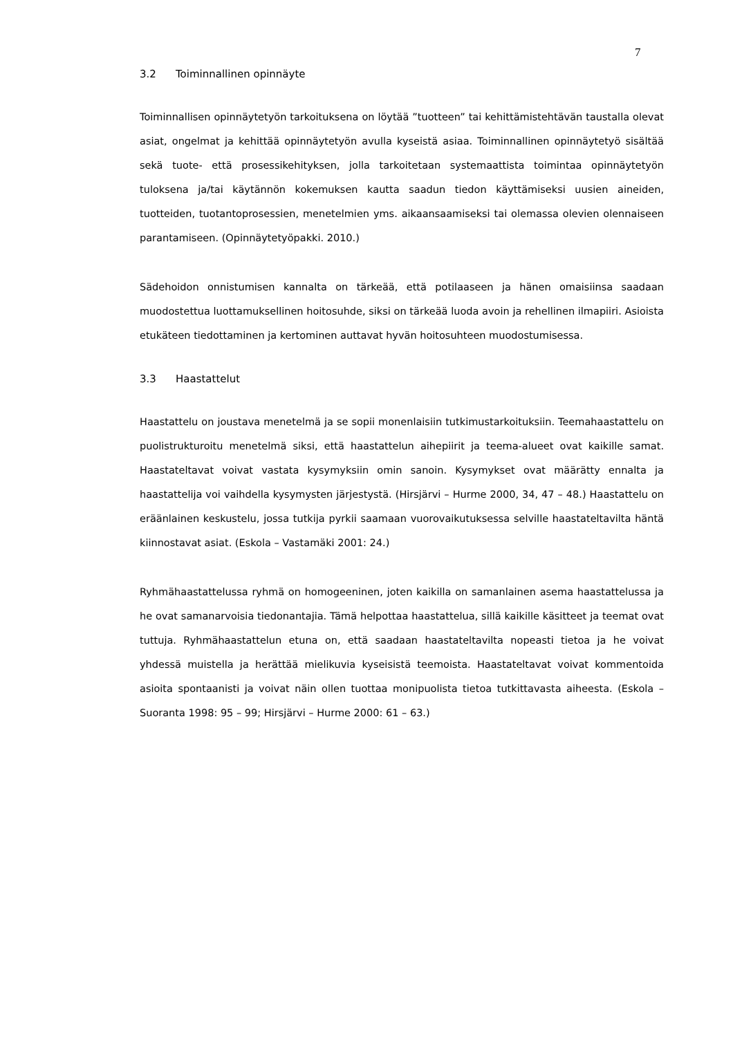7
3.2 Toiminnallinen opinnäyte
Toiminnallisen opinnäytetyön tarkoituksena on löytää ”tuotteen” tai kehittämistehtävän taustalla olevat asiat, ongelmat ja kehittää opinnäytetyön avulla kyseistä asiaa. Toiminnallinen opinnäytetyö sisältää sekä tuote- että prosessikehityksen, jolla tarkoitetaan systemaattista toimintaa opinnäytetyön tuloksena ja/tai käytännön kokemuksen kautta saadun tiedon käyttämiseksi uusien aineiden, tuotteiden, tuotantoprosessien, menetelmien yms. aikaansaamiseksi tai olemassa olevien olennaiseen parantamiseen. (Opinnäytetyöpakki. 2010.)
Sädehoidon onnistumisen kannalta on tärkeää, että potilaaseen ja hänen omaisiinsa saadaan muodostettua luottamuksellinen hoitosuhde, siksi on tärkeää luoda avoin ja rehellinen ilmapiiri. Asioista etukäteen tiedottaminen ja kertominen auttavat hyvän hoitosuhteen muodostumisessa.
3.3 Haastattelut
Haastattelu on joustava menetelmä ja se sopii monenlaisiin tutkimustarkoituksiin. Teemahaastattelu on puolistrukturoitu menetelmä siksi, että haastattelun aihepiirit ja teema-alueet ovat kaikille samat. Haastateltavat voivat vastata kysymyksiin omin sanoin. Kysymykset ovat määrätty ennalta ja haastattelija voi vaihdella kysymysten järjestystä. (Hirsjärvi – Hurme 2000, 34, 47 – 48.) Haastattelu on eräänlainen keskustelu, jossa tutkija pyrkii saamaan vuorovaikutuksessa selville haastateltavilta häntä kiinnostavat asiat. (Eskola – Vastamäki 2001: 24.)
Ryhmähaastattelussa ryhmä on homogeeninen, joten kaikilla on samanlainen asema haastattelussa ja he ovat samanarvoisia tiedonantajia. Tämä helpottaa haastattelua, sillä kaikille käsitteet ja teemat ovat tuttuja. Ryhmähaastattelun etuna on, että saadaan haastateltavilta nopeasti tietoa ja he voivat yhdessä muistella ja herättää mielikuvia kyseisistä teemoista. Haastateltavat voivat kommentoida asioita spontaanisti ja voivat näin ollen tuottaa monipuolista tietoa tutkittavasta aiheesta. (Eskola – Suoranta 1998: 95 – 99; Hirsjärvi – Hurme 2000: 61 – 63.)